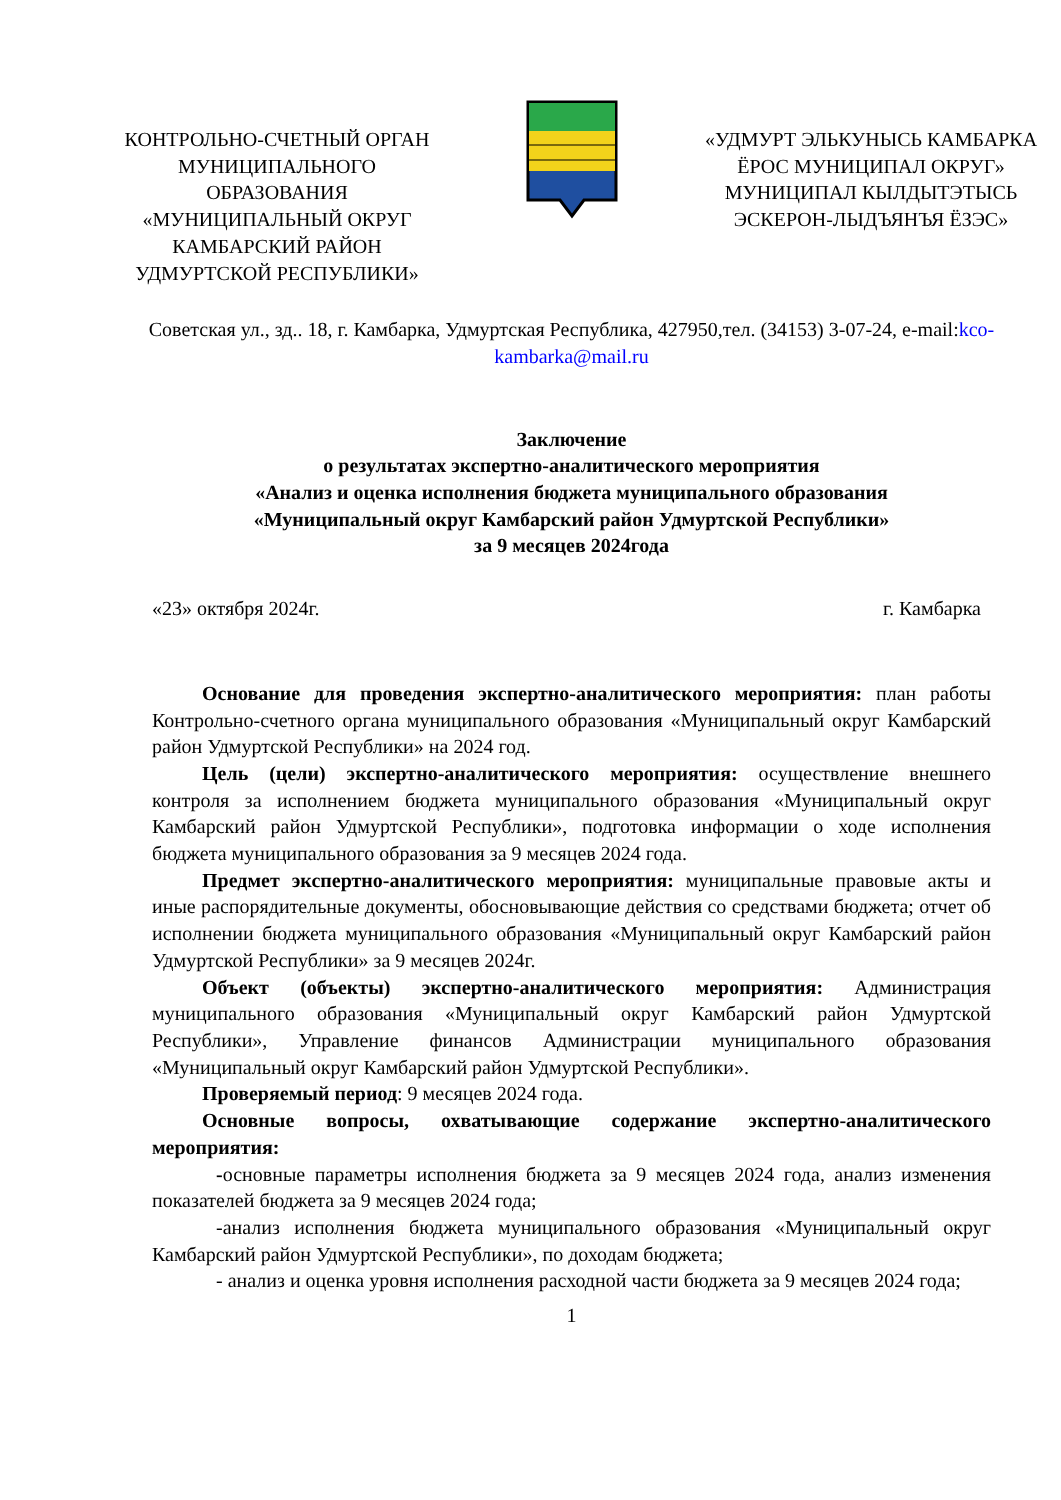КОНТРОЛЬНО-СЧЕТНЫЙ ОРГАН МУНИЦИПАЛЬНОГО ОБРАЗОВАНИЯ «МУНИЦИПАЛЬНЫЙ ОКРУГ КАМБАРСКИЙ РАЙОН УДМУРТСКОЙ РЕСПУБЛИКИ»
«УДМУРТ ЭЛЬКУНЫСЬ КАМБАРКА ЁРОС МУНИЦИПАЛ ОКРУГ» МУНИЦИПАЛ КЫЛДЫТЭТЫСЬ ЭСКЕРОН-ЛЫДЪЯНЪЯ ЁЗЭС»
Советская ул., зд.. 18, г. Камбарка, Удмуртская Республика, 427950,тел. (34153) 3-07-24, e-mail:kco-kambarka@mail.ru
Заключение
о результатах экспертно-аналитического мероприятия
«Анализ и оценка исполнения бюджета муниципального образования
«Муниципальный округ Камбарский район Удмуртской Республики»
за 9 месяцев 2024года
«23» октября 2024г. г. Камбарка
Основание для проведения экспертно-аналитического мероприятия: план работы Контрольно-счетного органа муниципального образования «Муниципальный округ Камбарский район Удмуртской Республики» на 2024 год.
Цель (цели) экспертно-аналитического мероприятия: осуществление внешнего контроля за исполнением бюджета муниципального образования «Муниципальный округ Камбарский район Удмуртской Республики», подготовка информации о ходе исполнения бюджета муниципального образования за 9 месяцев 2024 года.
Предмет экспертно-аналитического мероприятия: муниципальные правовые акты и иные распорядительные документы, обосновывающие действия со средствами бюджета; отчет об исполнении бюджета муниципального образования «Муниципальный округ Камбарский район Удмуртской Республики» за 9 месяцев 2024г.
Объект (объекты) экспертно-аналитического мероприятия: Администрация муниципального образования «Муниципальный округ Камбарский район Удмуртской Республики», Управление финансов Администрации муниципального образования «Муниципальный округ Камбарский район Удмуртской Республики».
Проверяемый период: 9 месяцев 2024 года.
Основные вопросы, охватывающие содержание экспертно-аналитического мероприятия:
-основные параметры исполнения бюджета за 9 месяцев 2024 года, анализ изменения показателей бюджета за 9 месяцев 2024 года;
-анализ исполнения бюджета муниципального образования «Муниципальный округ Камбарский район Удмуртской Республики», по доходам бюджета;
- анализ и оценка уровня исполнения расходной части бюджета за 9 месяцев 2024 года;
1